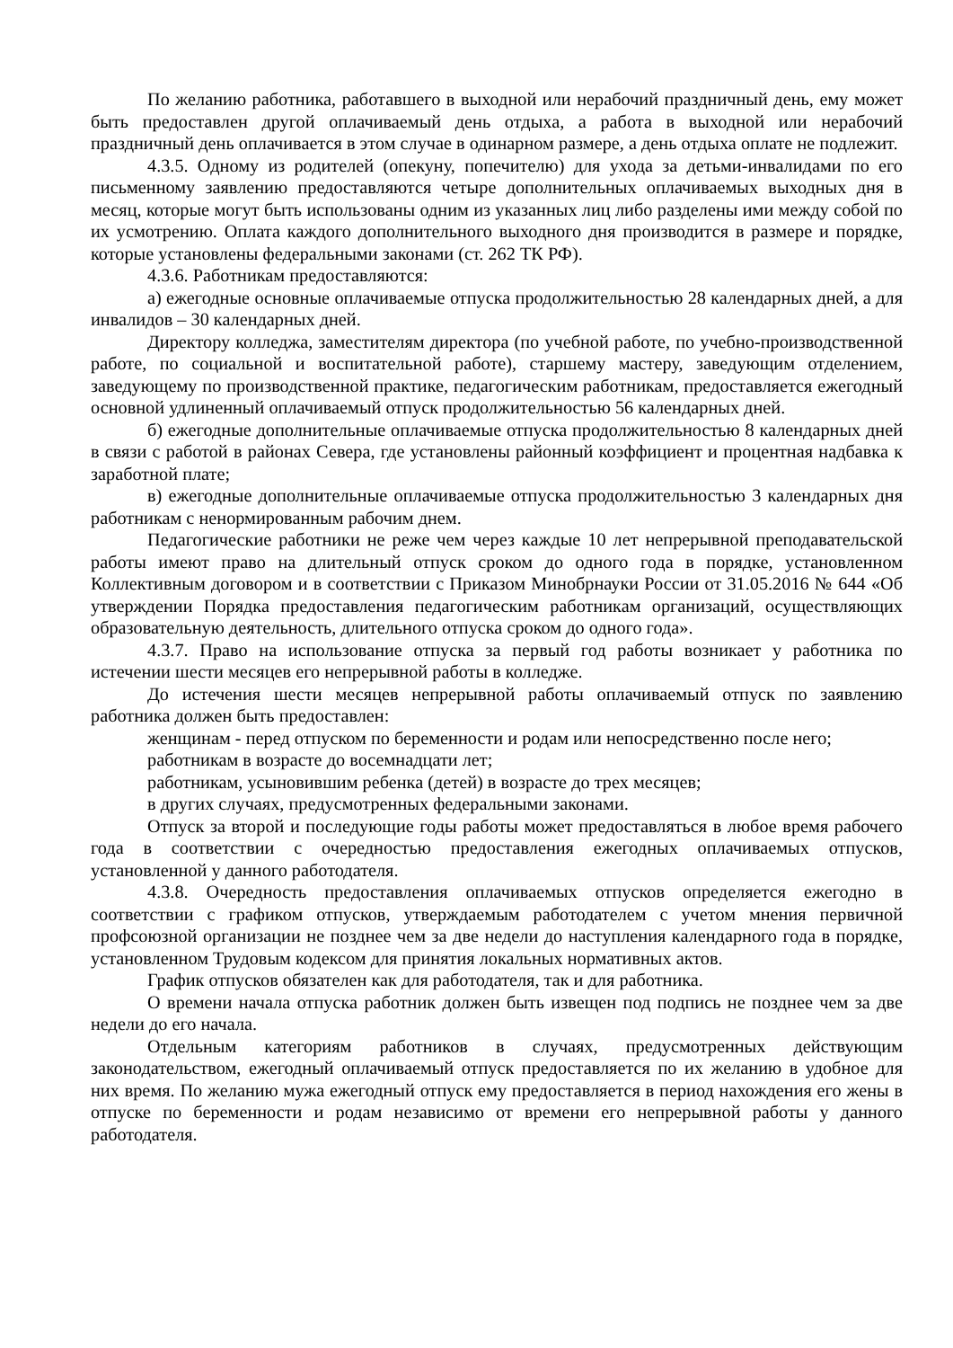По желанию работника, работавшего в выходной или нерабочий праздничный день, ему может быть предоставлен другой оплачиваемый день отдыха, а работа в выходной или нерабочий праздничный день оплачивается в этом случае в одинарном размере, а день отдыха оплате не подлежит.
4.3.5. Одному из родителей (опекуну, попечителю) для ухода за детьми-инвалидами по его письменному заявлению предоставляются четыре дополнительных оплачиваемых выходных дня в месяц, которые могут быть использованы одним из указанных лиц либо разделены ими между собой по их усмотрению. Оплата каждого дополнительного выходного дня производится в размере и порядке, которые установлены федеральными законами (ст. 262 ТК РФ).
4.3.6. Работникам предоставляются:
а) ежегодные основные оплачиваемые отпуска продолжительностью 28 календарных дней, а для инвалидов – 30 календарных дней.
Директору колледжа, заместителям директора (по учебной работе, по учебно-производственной работе, по социальной и воспитательной работе), старшему мастеру, заведующим отделением, заведующему по производственной практике, педагогическим работникам, предоставляется ежегодный основной удлиненный оплачиваемый отпуск продолжительностью 56 календарных дней.
б) ежегодные дополнительные оплачиваемые отпуска продолжительностью 8 календарных дней в связи с работой в районах Севера, где установлены районный коэффициент и процентная надбавка к заработной плате;
в) ежегодные дополнительные оплачиваемые отпуска продолжительностью 3 календарных дня работникам с ненормированным рабочим днем.
Педагогические работники не реже чем через каждые 10 лет непрерывной преподавательской работы имеют право на длительный отпуск сроком до одного года в порядке, установленном Коллективным договором и в соответствии с Приказом Минобрнауки России от 31.05.2016 № 644 «Об утверждении Порядка предоставления педагогическим работникам организаций, осуществляющих образовательную деятельность, длительного отпуска сроком до одного года».
4.3.7. Право на использование отпуска за первый год работы возникает у работника по истечении шести месяцев его непрерывной работы в колледже.
До истечения шести месяцев непрерывной работы оплачиваемый отпуск по заявлению работника должен быть предоставлен:
женщинам - перед отпуском по беременности и родам или непосредственно после него;
работникам в возрасте до восемнадцати лет;
работникам, усыновившим ребенка (детей) в возрасте до трех месяцев;
в других случаях, предусмотренных федеральными законами.
Отпуск за второй и последующие годы работы может предоставляться в любое время рабочего года в соответствии с очередностью предоставления ежегодных оплачиваемых отпусков, установленной у данного работодателя.
4.3.8. Очередность предоставления оплачиваемых отпусков определяется ежегодно в соответствии с графиком отпусков, утверждаемым работодателем с учетом мнения первичной профсоюзной организации не позднее чем за две недели до наступления календарного года в порядке, установленном Трудовым кодексом для принятия локальных нормативных актов.
График отпусков обязателен как для работодателя, так и для работника.
О времени начала отпуска работник должен быть извещен под подпись не позднее чем за две недели до его начала.
Отдельным категориям работников в случаях, предусмотренных действующим законодательством, ежегодный оплачиваемый отпуск предоставляется по их желанию в удобное для них время. По желанию мужа ежегодный отпуск ему предоставляется в период нахождения его жены в отпуске по беременности и родам независимо от времени его непрерывной работы у данного работодателя.